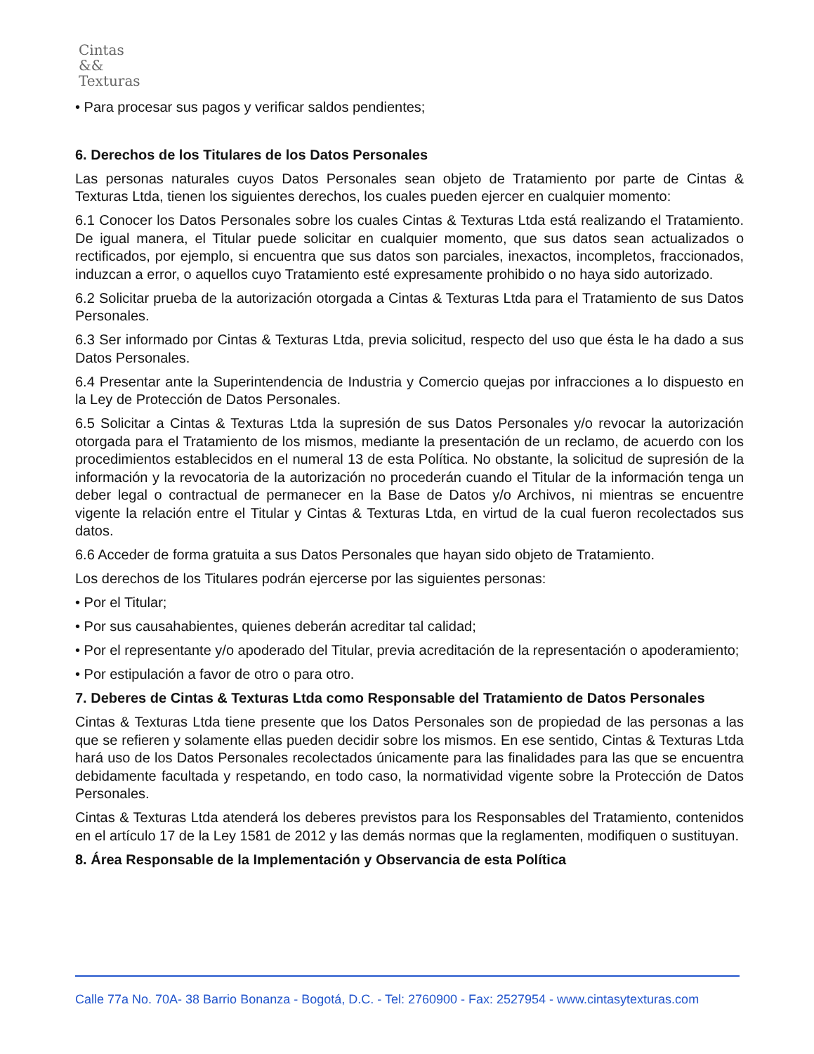Cintas
&&
Texturas
• Para procesar sus pagos y verificar saldos pendientes;
6. Derechos de los Titulares de los Datos Personales
Las personas naturales cuyos Datos Personales sean objeto de Tratamiento por parte de Cintas & Texturas Ltda, tienen los siguientes derechos, los cuales pueden ejercer en cualquier momento:
6.1 Conocer los Datos Personales sobre los cuales Cintas & Texturas Ltda está realizando el Tratamiento. De igual manera, el Titular puede solicitar en cualquier momento, que sus datos sean actualizados o rectificados, por ejemplo, si encuentra que sus datos son parciales, inexactos, incompletos, fraccionados, induzcan a error, o aquellos cuyo Tratamiento esté expresamente prohibido o no haya sido autorizado.
6.2 Solicitar prueba de la autorización otorgada a Cintas & Texturas Ltda para el Tratamiento de sus Datos Personales.
6.3 Ser informado por Cintas & Texturas Ltda, previa solicitud, respecto del uso que ésta le ha dado a sus Datos Personales.
6.4 Presentar ante la Superintendencia de Industria y Comercio quejas por infracciones a lo dispuesto en la Ley de Protección de Datos Personales.
6.5 Solicitar a Cintas & Texturas Ltda la supresión de sus Datos Personales y/o revocar la autorización otorgada para el Tratamiento de los mismos, mediante la presentación de un reclamo, de acuerdo con los procedimientos establecidos en el numeral 13 de esta Política. No obstante, la solicitud de supresión de la información y la revocatoria de la autorización no procederán cuando el Titular de la información tenga un deber legal o contractual de permanecer en la Base de Datos y/o Archivos, ni mientras se encuentre vigente la relación entre el Titular y Cintas & Texturas Ltda, en virtud de la cual fueron recolectados sus datos.
6.6 Acceder de forma gratuita a sus Datos Personales que hayan sido objeto de Tratamiento.
Los derechos de los Titulares podrán ejercerse por las siguientes personas:
• Por el Titular;
• Por sus causahabientes, quienes deberán acreditar tal calidad;
• Por el representante y/o apoderado del Titular, previa acreditación de la representación o apoderamiento;
• Por estipulación a favor de otro o para otro.
7. Deberes de Cintas & Texturas Ltda como Responsable del Tratamiento de Datos Personales
Cintas & Texturas Ltda tiene presente que los Datos Personales son de propiedad de las personas a las que se refieren y solamente ellas pueden decidir sobre los mismos. En ese sentido, Cintas & Texturas Ltda hará uso de los Datos Personales recolectados únicamente para las finalidades para las que se encuentra debidamente facultada y respetando, en todo caso, la normatividad vigente sobre la Protección de Datos Personales.
Cintas & Texturas Ltda atenderá los deberes previstos para los Responsables del Tratamiento, contenidos en el artículo 17 de la Ley 1581 de 2012 y las demás normas que la reglamenten, modifiquen o sustituyan.
8. Área Responsable de la Implementación y Observancia de esta Política
Calle 77a No. 70A- 38 Barrio Bonanza - Bogotá, D.C. - Tel: 2760900 - Fax: 2527954 - www.cintasytexturas.com